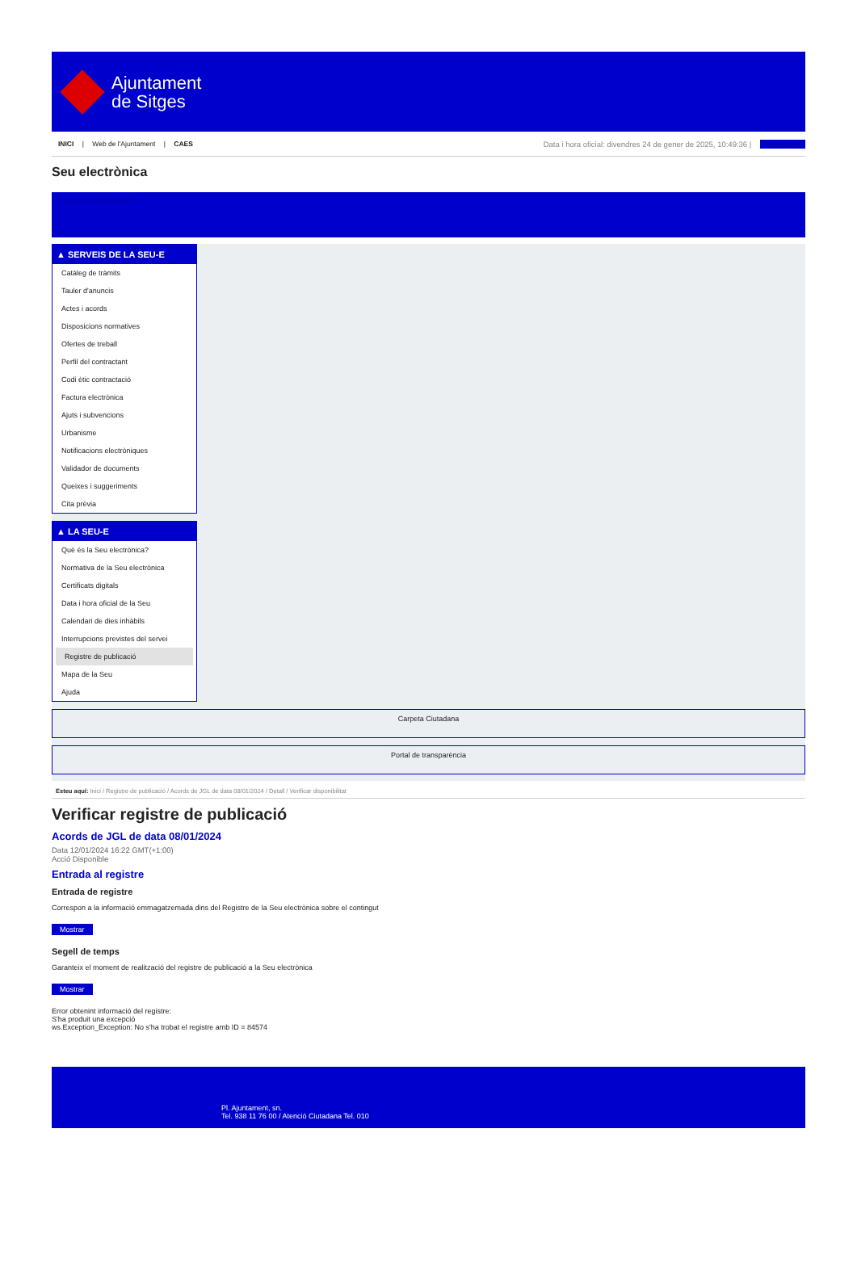Ajuntament
de Sitges
INICI | Web de l'Ajuntament | CAES
Data i hora oficial: divendres 24 de gener de 2025, 10:49:36 | Directoris
Seu electrònica
Obtenir còpia autèntica
▲ SERVEIS DE LA SEU-E
Catàleg de tràmits
Tauler d'anuncis
Actes i acords
Disposicions normatives
Ofertes de treball
Perfil del contractant
Codi ètic contractació
Factura electrònica
Ajuts i subvencions
Urbanisme
Notificacions electròniques
Validador de documents
Queixes i suggeriments
Cita prèvia
▲ LA SEU-E
Què és la Seu electrònica?
Normativa de la Seu electrònica
Certificats digitals
Data i hora oficial de la Seu
Calendari de dies inhàbils
Interrupcions previstes del servei
Registre de publicació
Mapa de la Seu
Ajuda
Carpeta Ciutadana
Portal de transparència
Esteu aquí: Inici / Registre de publicació / Acords de JGL de data 08/01/2024 / Detall / Verificar disponibilitat
Verificar registre de publicació
Acords de JGL de data 08/01/2024
Data 12/01/2024 16:22 GMT(+1:00)
Acció Disponible
Entrada al registre
Entrada de registre
Correspon a la informació emmagatzemada dins del Registre de la Seu electrònica sobre el contingut
Mostrar
Segell de temps
Garanteix el moment de realització del registre de publicació a la Seu electrònica
Mostrar
Error obtenint informació del registre:
S'ha produit una excepció
ws.Exception_Exception: No s'ha trobat el registre amb ID = 84574
Pl. Ajuntament, sn.
Tel. 938 11 76 00 / Atenció Ciutadana Tel. 010